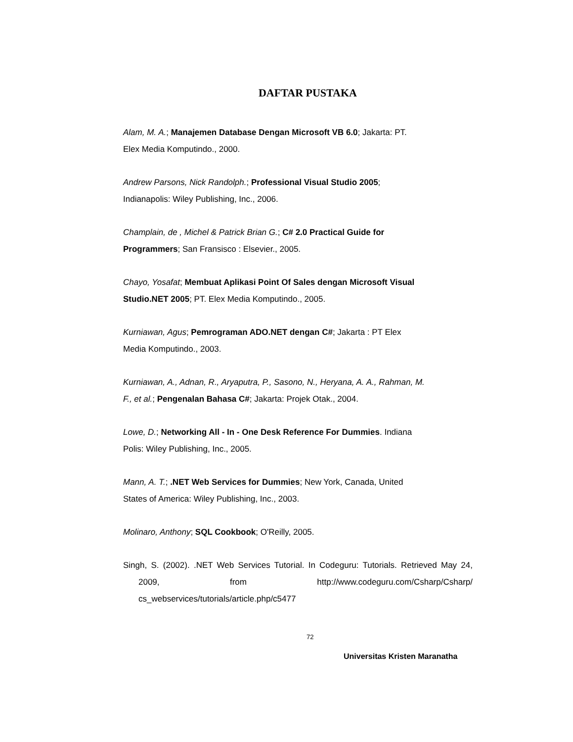DAFTAR PUSTAKA
Alam, M. A.; Manajemen Database Dengan Microsoft VB 6.0; Jakarta: PT.
Elex Media Komputindo., 2000.
Andrew Parsons, Nick Randolph.; Professional Visual Studio 2005;
Indianapolis: Wiley Publishing, Inc., 2006.
Champlain, de , Michel & Patrick Brian G.; C# 2.0 Practical Guide for
Programmers; San Fransisco : Elsevier., 2005.
Chayo, Yosafat; Membuat Aplikasi Point Of Sales dengan Microsoft Visual
Studio.NET 2005; PT. Elex Media Komputindo., 2005.
Kurniawan, Agus; Pemrograman ADO.NET dengan C#; Jakarta : PT Elex
Media Komputindo., 2003.
Kurniawan, A., Adnan, R., Aryaputra, P., Sasono, N., Heryana, A. A., Rahman, M.
F., et al.; Pengenalan Bahasa C#; Jakarta: Projek Otak., 2004.
Lowe, D.; Networking All - In - One Desk Reference For Dummies. Indiana
Polis: Wiley Publishing, Inc., 2005.
Mann, A. T.; .NET Web Services for Dummies; New York, Canada, United
States of America: Wiley Publishing, Inc., 2003.
Molinaro, Anthony; SQL Cookbook; O'Reilly, 2005.
Singh, S. (2002). .NET Web Services Tutorial. In Codeguru: Tutorials. Retrieved May 24, 2009, from http://www.codeguru.com/Csharp/Csharp/ cs_webservices/tutorials/article.php/c5477
72
Universitas Kristen Maranatha